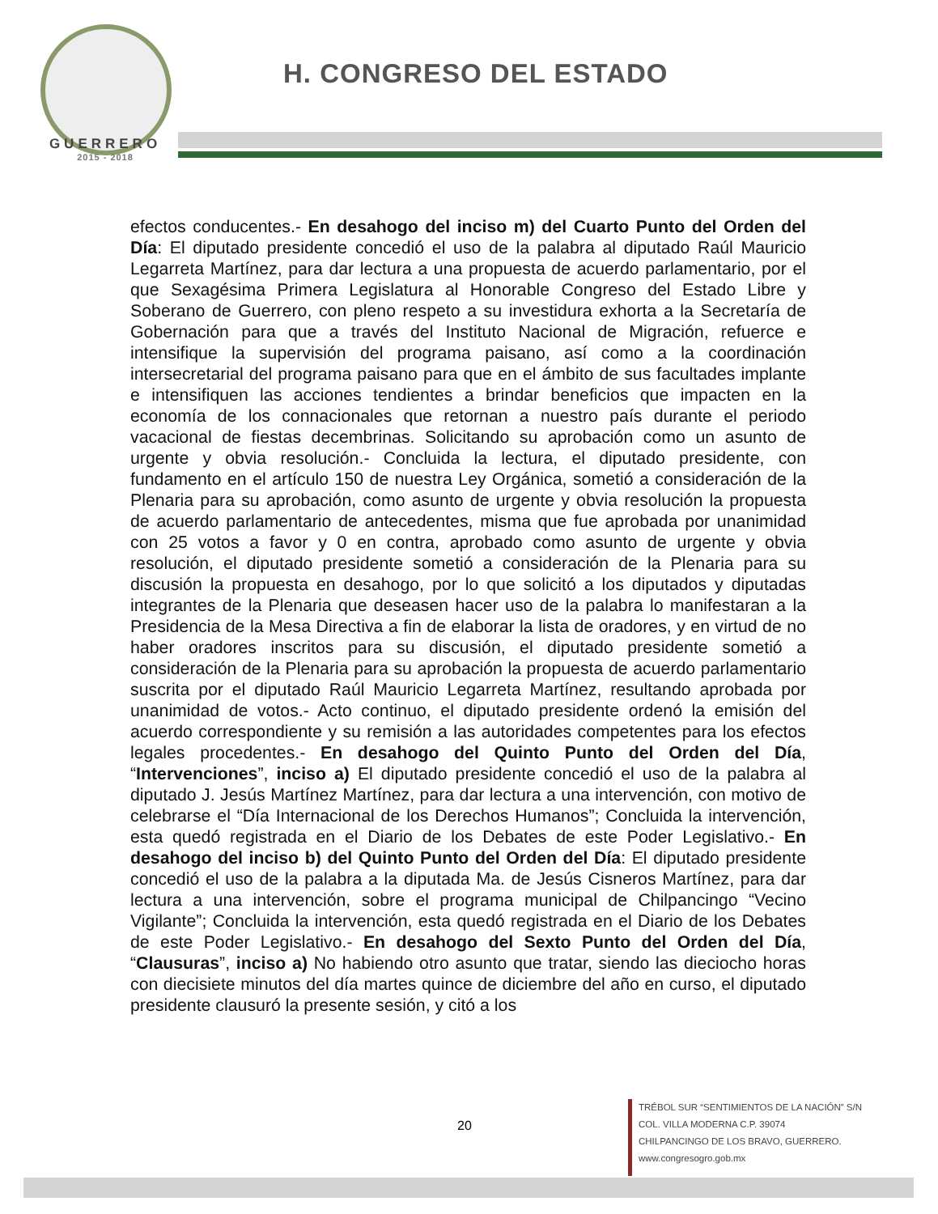GUERRERO
2015 - 2018
H. CONGRESO DEL ESTADO
efectos conducentes.- En desahogo del inciso m) del Cuarto Punto del Orden del Día: El diputado presidente concedió el uso de la palabra al diputado Raúl Mauricio Legarreta Martínez, para dar lectura a una propuesta de acuerdo parlamentario, por el que Sexagésima Primera Legislatura al Honorable Congreso del Estado Libre y Soberano de Guerrero, con pleno respeto a su investidura exhorta a la Secretaría de Gobernación para que a través del Instituto Nacional de Migración, refuerce e intensifique la supervisión del programa paisano, así como a la coordinación intersecretarial del programa paisano para que en el ámbito de sus facultades implante e intensifiquen las acciones tendientes a brindar beneficios que impacten en la economía de los connacionales que retornan a nuestro país durante el periodo vacacional de fiestas decembrinas. Solicitando su aprobación como un asunto de urgente y obvia resolución.- Concluida la lectura, el diputado presidente, con fundamento en el artículo 150 de nuestra Ley Orgánica, sometió a consideración de la Plenaria para su aprobación, como asunto de urgente y obvia resolución la propuesta de acuerdo parlamentario de antecedentes, misma que fue aprobada por unanimidad con 25 votos a favor y 0 en contra, aprobado como asunto de urgente y obvia resolución, el diputado presidente sometió a consideración de la Plenaria para su discusión la propuesta en desahogo, por lo que solicitó a los diputados y diputadas integrantes de la Plenaria que deseasen hacer uso de la palabra lo manifestaran a la Presidencia de la Mesa Directiva a fin de elaborar la lista de oradores, y en virtud de no haber oradores inscritos para su discusión, el diputado presidente sometió a consideración de la Plenaria para su aprobación la propuesta de acuerdo parlamentario suscrita por el diputado Raúl Mauricio Legarreta Martínez, resultando aprobada por unanimidad de votos.- Acto continuo, el diputado presidente ordenó la emisión del acuerdo correspondiente y su remisión a las autoridades competentes para los efectos legales procedentes.- En desahogo del Quinto Punto del Orden del Día, “Intervenciones”, inciso a) El diputado presidente concedió el uso de la palabra al diputado J. Jesús Martínez Martínez, para dar lectura a una intervención, con motivo de celebrarse el “Día Internacional de los Derechos Humanos”; Concluida la intervención, esta quedó registrada en el Diario de los Debates de este Poder Legislativo.- En desahogo del inciso b) del Quinto Punto del Orden del Día: El diputado presidente concedió el uso de la palabra a la diputada Ma. de Jesús Cisneros Martínez, para dar lectura a una intervención, sobre el programa municipal de Chilpancingo “Vecino Vigilante”; Concluida la intervención, esta quedó registrada en el Diario de los Debates de este Poder Legislativo.- En desahogo del Sexto Punto del Orden del Día, “Clausuras”, inciso a) No habiendo otro asunto que tratar, siendo las dieciocho horas con diecisiete minutos del día martes quince de diciembre del año en curso, el diputado presidente clausuró la presente sesión, y citó a los
20
TRÉBOL SUR “SENTIMIENTOS DE LA NACIÓN” S/N
COL. VILLA MODERNA C.P. 39074
CHILPANCINGO DE LOS BRAVO, GUERRERO.
www.congresogro.gob.mx